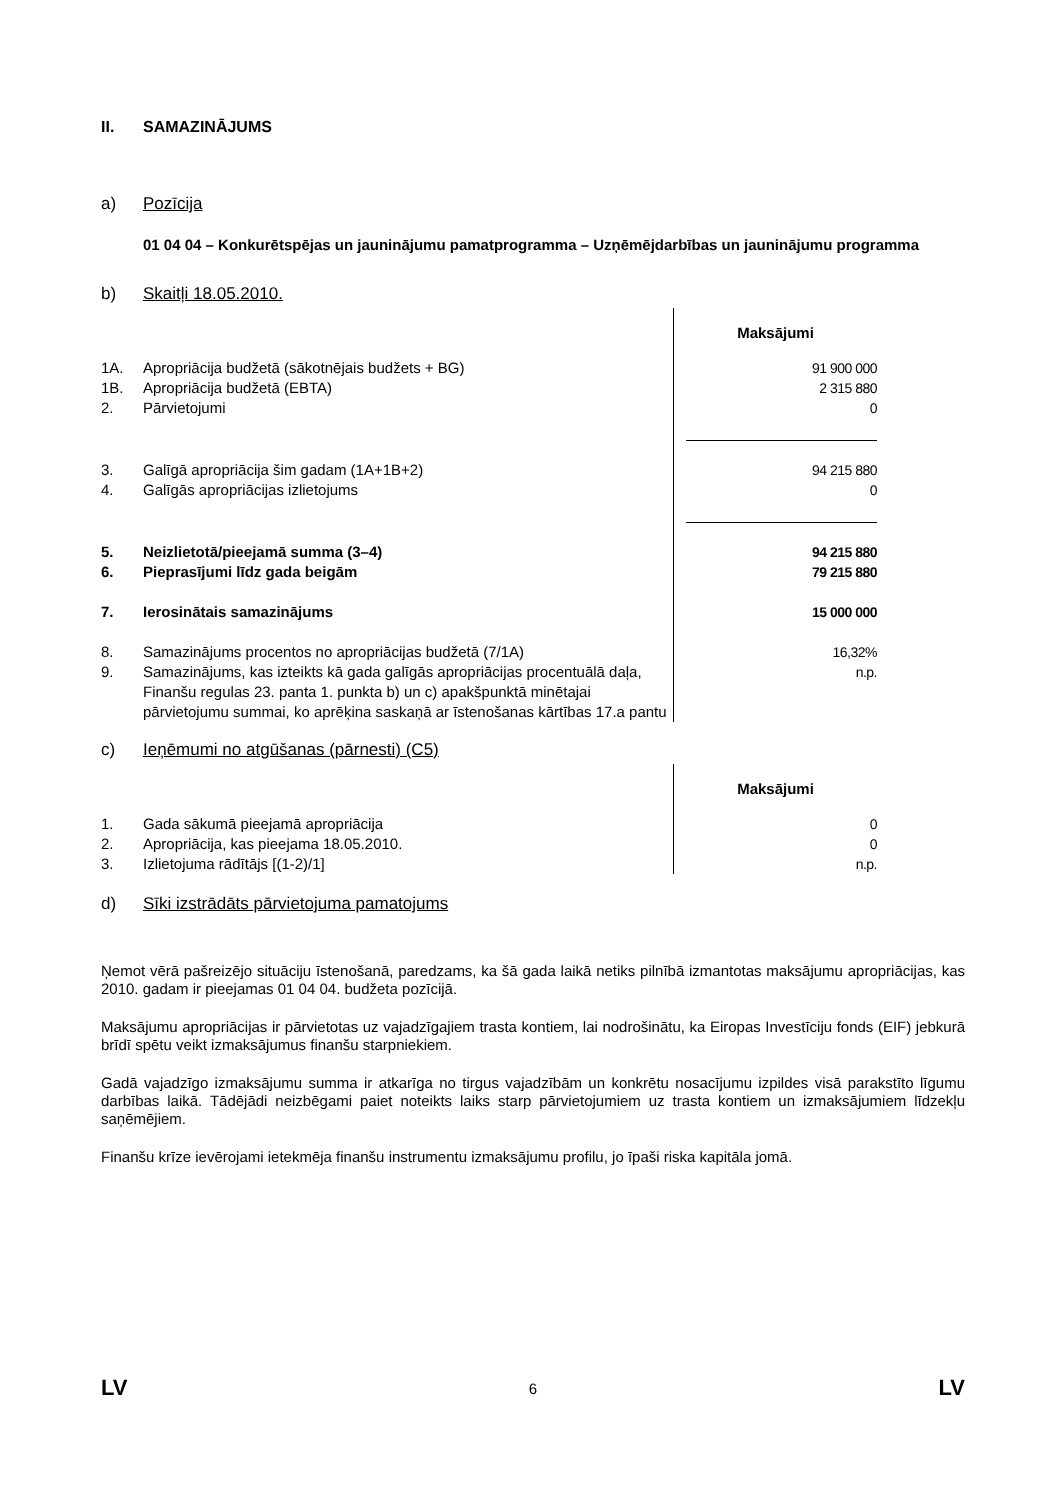II. SAMAZINĀJUMS
a) Pozīcija
01 04 04 – Konkurētspējas un jauninājumu pamatprogramma – Uzņēmējdarbības un jauninājumu programma
b) Skaitļi 18.05.2010.
| | | Maksājumi |
| 1A. | Apropriācija budžetā (sākotnējais budžets + BG) | 91 900 000 |
| 1B. | Apropriācija budžetā (EBTA) | 2 315 880 |
| 2. | Pārvietojumi | 0 |
| 3. | Galīgā apropriācija šim gadam (1A+1B+2) | 94 215 880 |
| 4. | Galīgās apropriācijas izlietojums | 0 |
| 5. | Neizlietotā/pieejamā summa (3–4) | 94 215 880 |
| 6. | Pieprasījumi līdz gada beigām | 79 215 880 |
| 7. | Ierosinātais samazinājums | 15 000 000 |
| 8. | Samazinājums procentos no apropriācijas budžetā (7/1A) | 16,32% |
| 9. | Samazinājums, kas izteikts kā gada galīgās apropriācijas procentuālā daļa, Finanšu regulas 23. panta 1. punkta b) un c) apakšpunktā minētajai pārvietojumu summai, ko aprēķina saskaņā ar īstenošanas kārtības 17.a pantu | n.p. |
c) Ieņēmumi no atgūšanas (pārnesti) (C5)
| | | Maksājumi |
| 1. | Gada sākumā pieejamā apropriācija | 0 |
| 2. | Apropriācija, kas pieejama 18.05.2010. | 0 |
| 3. | Izlietojuma rādītājs [(1-2)/1] | n.p. |
d) Sīki izstrādāts pārvietojuma pamatojums
Ņemot vērā pašreizējo situāciju īstenošanā, paredzams, ka šā gada laikā netiks pilnībā izmantotas maksājumu apropriācijas, kas 2010. gadam ir pieejamas 01 04 04. budžeta pozīcijā.
Maksājumu apropriācijas ir pārvietotas uz vajadzīgajiem trasta kontiem, lai nodrošinātu, ka Eiropas Investīciju fonds (EIF) jebkurā brīdī spētu veikt izmaksājumus finanšu starpniekiem.
Gadā vajadzīgo izmaksājumu summa ir atkarīga no tirgus vajadzībām un konkrētu nosacījumu izpildes visā parakstīto līgumu darbības laikā. Tādējādi neizbēgami paiet noteikts laiks starp pārvietojumiem uz trasta kontiem un izmaksājumiem līdzekļu saņēmējiem.
Finanšu krīze ievērojami ietekmēja finanšu instrumentu izmaksājumu profilu, jo īpaši riska kapitāla jomā.
LV 6 LV